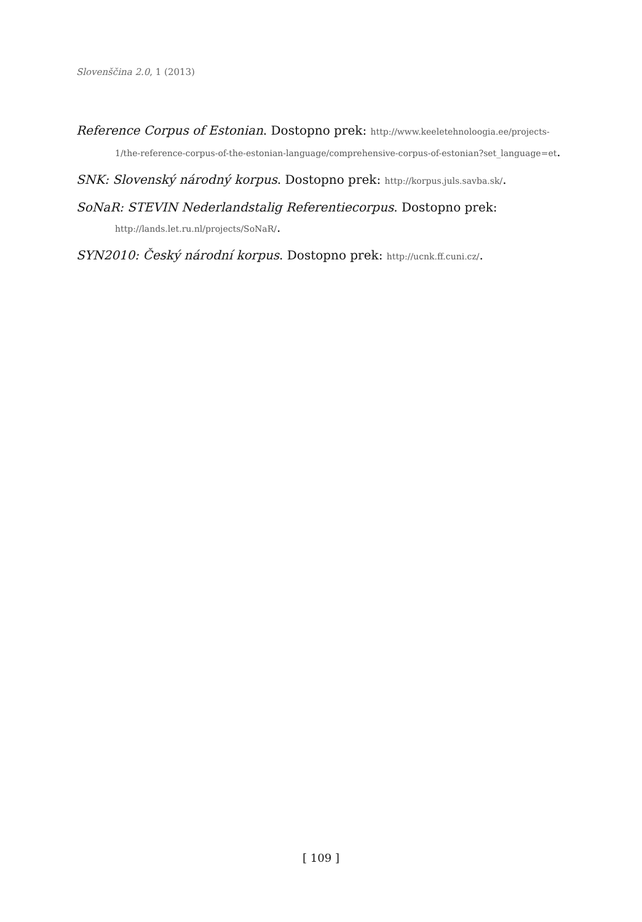Slovenščina 2.0, 1 (2013)
Reference Corpus of Estonian. Dostopno prek: http://www.keeletehnoloogia.ee/projects-1/the-reference-corpus-of-the-estonian-language/comprehensive-corpus-of-estonian?set_language=et.
SNK: Slovenský národný korpus. Dostopno prek: http://korpus.juls.savba.sk/.
SoNaR: STEVIN Nederlandstalig Referentiecorpus. Dostopno prek: http://lands.let.ru.nl/projects/SoNaR/.
SYN2010: Český národní korpus. Dostopno prek: http://ucnk.ff.cuni.cz/.
[ 109 ]